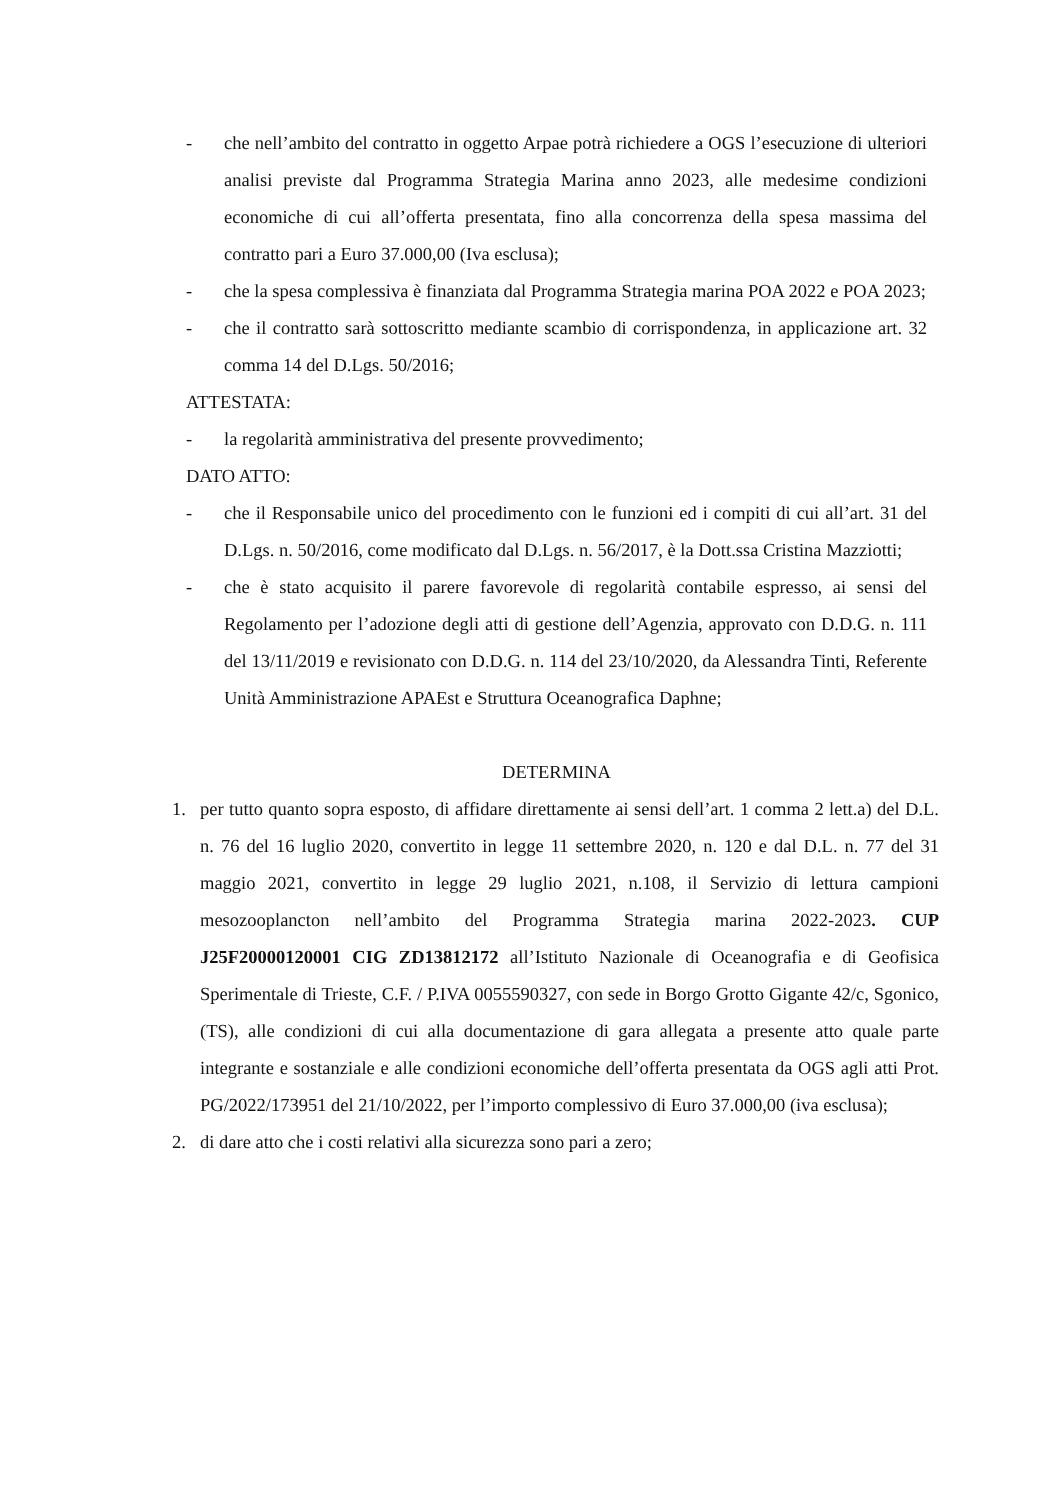- che nell’ambito del contratto in oggetto Arpae potrà richiedere a OGS l’esecuzione di ulteriori analisi previste dal Programma Strategia Marina anno 2023, alle medesime condizioni economiche di cui all’offerta presentata, fino alla concorrenza della spesa massima del contratto pari a Euro 37.000,00 (Iva esclusa);
- che la spesa complessiva è finanziata dal Programma Strategia marina POA 2022 e POA 2023;
- che il contratto sarà sottoscritto mediante scambio di corrispondenza, in applicazione art. 32 comma 14 del D.Lgs. 50/2016;
ATTESTATA:
- la regolarità amministrativa del presente provvedimento;
DATO ATTO:
- che il Responsabile unico del procedimento con le funzioni ed i compiti di cui all’art. 31 del D.Lgs. n. 50/2016, come modificato dal D.Lgs. n. 56/2017, è la Dott.ssa Cristina Mazziotti;
- che è stato acquisito il parere favorevole di regolarità contabile espresso, ai sensi del Regolamento per l’adozione degli atti di gestione dell’Agenzia, approvato con D.D.G. n. 111 del 13/11/2019 e revisionato con D.D.G. n. 114 del 23/10/2020, da Alessandra Tinti, Referente Unità Amministrazione APAEst e Struttura Oceanografica Daphne;
DETERMINA
1. per tutto quanto sopra esposto, di affidare direttamente ai sensi dell’art. 1 comma 2 lett.a) del D.L. n. 76 del 16 luglio 2020, convertito in legge 11 settembre 2020, n. 120 e dal D.L. n. 77 del 31 maggio 2021, convertito in legge 29 luglio 2021, n.108, il Servizio di lettura campioni mesozooplancton nell’ambito del Programma Strategia marina 2022-2023. CUP J25F20000120001 CIG ZD13812172 all’Istituto Nazionale di Oceanografia e di Geofisica Sperimentale di Trieste, C.F. / P.IVA 0055590327, con sede in Borgo Grotto Gigante 42/c, Sgonico, (TS), alle condizioni di cui alla documentazione di gara allegata a presente atto quale parte integrante e sostanziale e alle condizioni economiche dell’offerta presentata da OGS agli atti Prot. PG/2022/173951 del 21/10/2022, per l’importo complessivo di Euro 37.000,00 (iva esclusa);
2. di dare atto che i costi relativi alla sicurezza sono pari a zero;